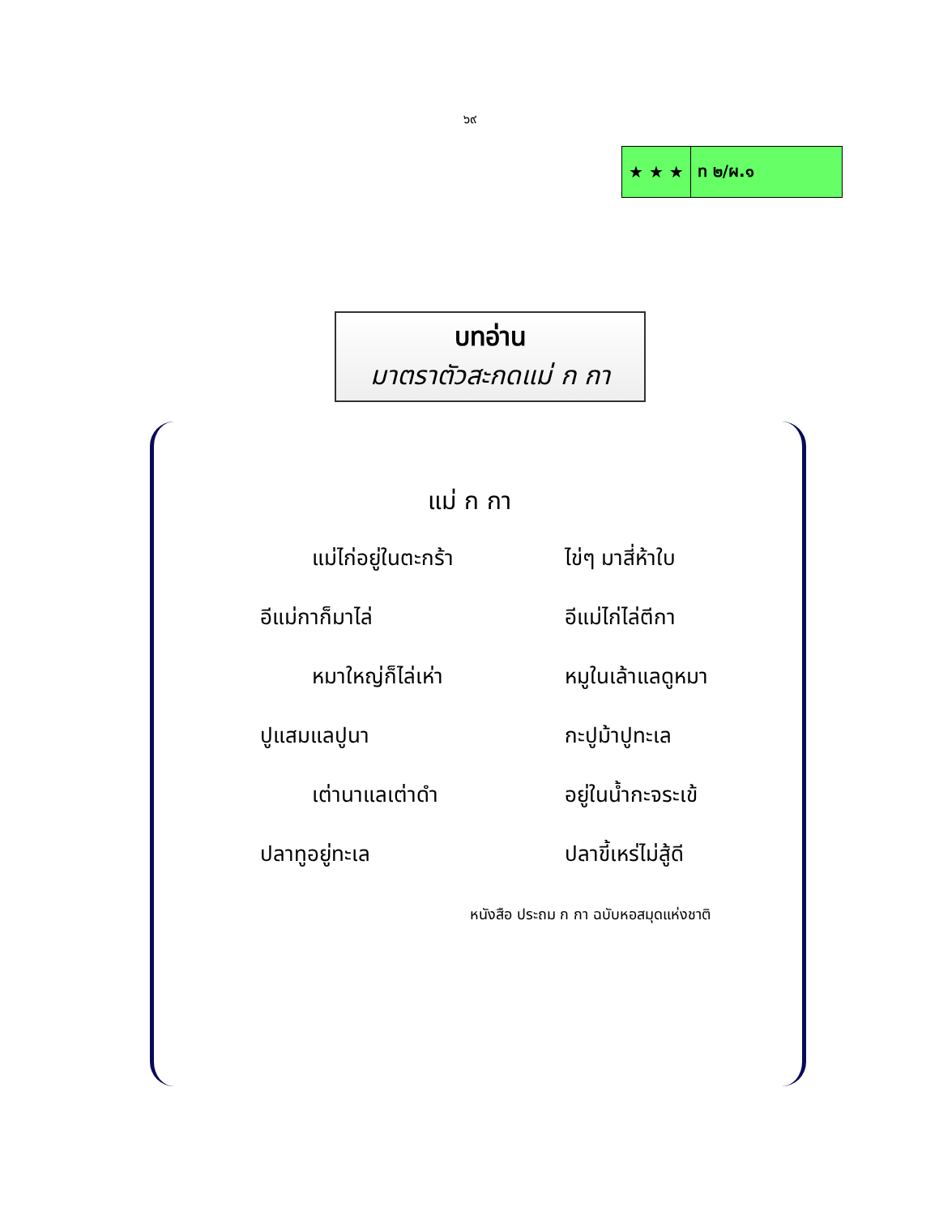๖๙
| ★ ★ ★ | ท ๒/ผ.๑ |
บทอ่าน
มาตราตัวสะกดแม่ ก กา
แม่ ก กา
| แม่ไก่อยู่ในตะกร้า | ไข่ๆ มาสี่ห้าใบ |
| อีแม่กาก็มาไล่ | อีแม่ไก่ไล่ตีกา |
| หมาใหญ่ก็ไล่เห่า | หมูในเล้าแลดูหมา |
| ปูแสมแลปูนา | กะปูม้าปูทะเล |
| เต่านาแลเต่าดำ | อยู่ในน้ำกะจระเข้ |
| ปลาทูอยู่ทะเล | ปลาขี้เหร่ไม่สู้ดี |
หนังสือ ประถม ก กา ฉบับหอสมุดแห่งชาติ